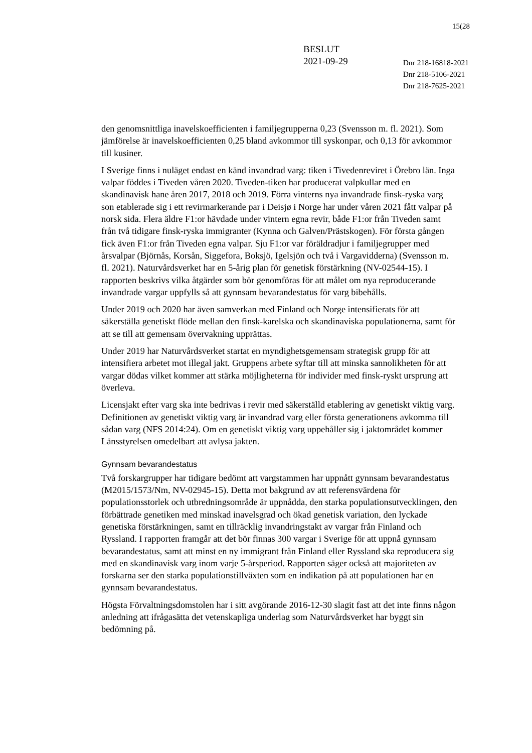15(28
BESLUT
2021-09-29
Dnr 218-16818-2021
Dnr 218-5106-2021
Dnr 218-7625-2021
den genomsnittliga inavelskoefficienten i familjegrupperna 0,23 (Svensson m. fl. 2021). Som jämförelse är inavelskoefficienten 0,25 bland avkommor till syskonpar, och 0,13 för avkommor till kusiner.
I Sverige finns i nuläget endast en känd invandrad varg: tiken i Tivedenreviret i Örebro län. Inga valpar föddes i Tiveden våren 2020. Tiveden-tiken har producerat valpkullar med en skandinavisk hane åren 2017, 2018 och 2019. Förra vinterns nya invandrade finsk-ryska varg son etablerade sig i ett revirmarkerande par i Deisjø i Norge har under våren 2021 fått valpar på norsk sida. Flera äldre F1:or hävdade under vintern egna revir, både F1:or från Tiveden samt från två tidigare finsk-ryska immigranter (Kynna och Galven/Prästskogen). För första gången fick även F1:or från Tiveden egna valpar. Sju F1:or var föräldradjur i familjegrupper med årsvalpar (Björnås, Korsån, Siggefora, Boksjö, Igelsjön och två i Vargavidderna) (Svensson m. fl. 2021). Naturvårdsverket har en 5-årig plan för genetisk förstärkning (NV-02544-15). I rapporten beskrivs vilka åtgärder som bör genomföras för att målet om nya reproducerande invandrade vargar uppfylls så att gynnsam bevarandestatus för varg bibehålls.
Under 2019 och 2020 har även samverkan med Finland och Norge intensifierats för att säkerställa genetiskt flöde mellan den finsk-karelska och skandinaviska populationerna, samt för att se till att gemensam övervakning upprättas.
Under 2019 har Naturvårdsverket startat en myndighetsgemensam strategisk grupp för att intensifiera arbetet mot illegal jakt. Gruppens arbete syftar till att minska sannolikheten för att vargar dödas vilket kommer att stärka möjligheterna för individer med finsk-ryskt ursprung att överleva.
Licensjakt efter varg ska inte bedrivas i revir med säkerställd etablering av genetiskt viktig varg. Definitionen av genetiskt viktig varg är invandrad varg eller första generationens avkomma till sådan varg (NFS 2014:24). Om en genetiskt viktig varg uppehåller sig i jaktområdet kommer Länsstyrelsen omedelbart att avlysa jakten.
Gynnsam bevarandestatus
Två forskargrupper har tidigare bedömt att vargstammen har uppnått gynnsam bevarandestatus (M2015/1573/Nm, NV-02945-15). Detta mot bakgrund av att referensvärdena för populationsstorlek och utbredningsområde är uppnådda, den starka populationsutvecklingen, den förbättrade genetiken med minskad inavelsgrad och ökad genetisk variation, den lyckade genetiska förstärkningen, samt en tillräcklig invandringstakt av vargar från Finland och Ryssland. I rapporten framgår att det bör finnas 300 vargar i Sverige för att uppnå gynnsam bevarandestatus, samt att minst en ny immigrant från Finland eller Ryssland ska reproducera sig med en skandinavisk varg inom varje 5-årsperiod. Rapporten säger också att majoriteten av forskarna ser den starka populationstillväxten som en indikation på att populationen har en gynnsam bevarandestatus.
Högsta Förvaltningsdomstolen har i sitt avgörande 2016-12-30 slagit fast att det inte finns någon anledning att ifrågasätta det vetenskapliga underlag som Naturvårdsverket har byggt sin bedömning på.